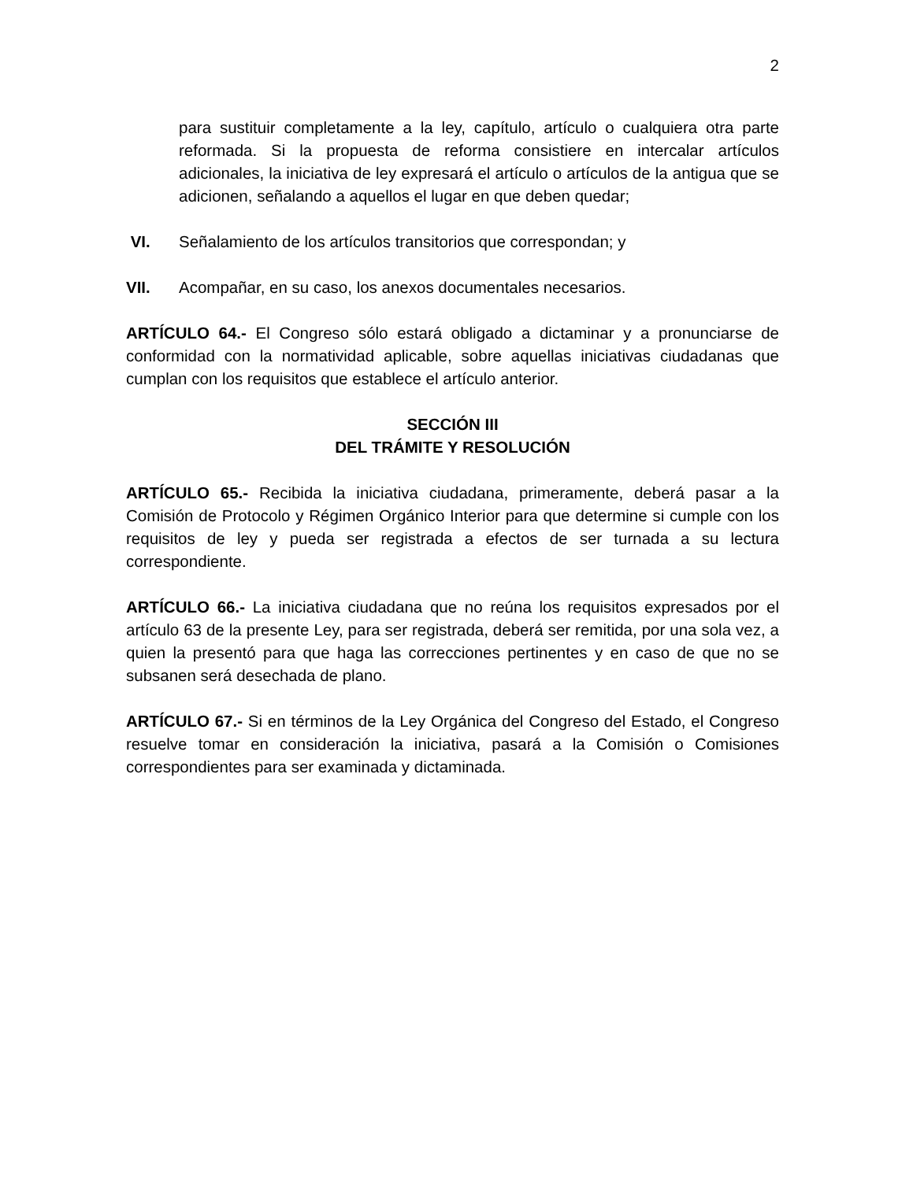2
para sustituir completamente a la ley, capítulo, artículo o cualquiera otra parte reformada. Si la propuesta de reforma consistiere en intercalar artículos adicionales, la iniciativa de ley expresará el artículo o artículos de la antigua que se adicionen, señalando a aquellos el lugar en que deben quedar;
VI. Señalamiento de los artículos transitorios que correspondan; y
VII. Acompañar, en su caso, los anexos documentales necesarios.
ARTÍCULO 64.- El Congreso sólo estará obligado a dictaminar y a pronunciarse de conformidad con la normatividad aplicable, sobre aquellas iniciativas ciudadanas que cumplan con los requisitos que establece el artículo anterior.
SECCIÓN III
DEL TRÁMITE Y RESOLUCIÓN
ARTÍCULO 65.- Recibida la iniciativa ciudadana, primeramente, deberá pasar a la Comisión de Protocolo y Régimen Orgánico Interior para que determine si cumple con los requisitos de ley y pueda ser registrada a efectos de ser turnada a su lectura correspondiente.
ARTÍCULO 66.- La iniciativa ciudadana que no reúna los requisitos expresados por el artículo 63 de la presente Ley, para ser registrada, deberá ser remitida, por una sola vez, a quien la presentó para que haga las correcciones pertinentes y en caso de que no se subsanen será desechada de plano.
ARTÍCULO 67.- Si en términos de la Ley Orgánica del Congreso del Estado, el Congreso resuelve tomar en consideración la iniciativa, pasará a la Comisión o Comisiones correspondientes para ser examinada y dictaminada.